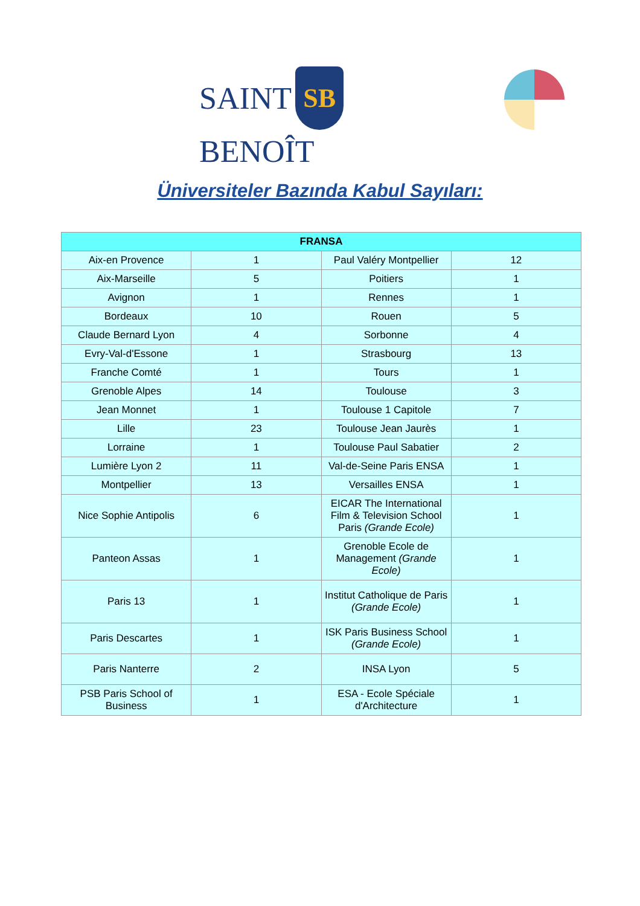SAINT SB BENOÎT
Üniversiteler Bazında Kabul Sayıları:
| FRANSA | | | |
| --- | --- | --- | --- |
| Aix-en Provence | 1 | Paul Valéry Montpellier | 12 |
| Aix-Marseille | 5 | Poitiers | 1 |
| Avignon | 1 | Rennes | 1 |
| Bordeaux | 10 | Rouen | 5 |
| Claude Bernard Lyon | 4 | Sorbonne | 4 |
| Evry-Val-d'Essone | 1 | Strasbourg | 13 |
| Franche Comté | 1 | Tours | 1 |
| Grenoble Alpes | 14 | Toulouse | 3 |
| Jean Monnet | 1 | Toulouse 1 Capitole | 7 |
| Lille | 23 | Toulouse Jean Jaurès | 1 |
| Lorraine | 1 | Toulouse Paul Sabatier | 2 |
| Lumière Lyon 2 | 11 | Val-de-Seine Paris ENSA | 1 |
| Montpellier | 13 | Versailles ENSA | 1 |
| Nice Sophie Antipolis | 6 | EICAR The International Film & Television School Paris (Grande Ecole) | 1 |
| Panteon Assas | 1 | Grenoble Ecole de Management (Grande Ecole) | 1 |
| Paris 13 | 1 | Institut Catholique de Paris (Grande Ecole) | 1 |
| Paris Descartes | 1 | ISK Paris Business School (Grande Ecole) | 1 |
| Paris Nanterre | 2 | INSA Lyon | 5 |
| PSB Paris School of Business | 1 | ESA - Ecole Spéciale d'Architecture | 1 |